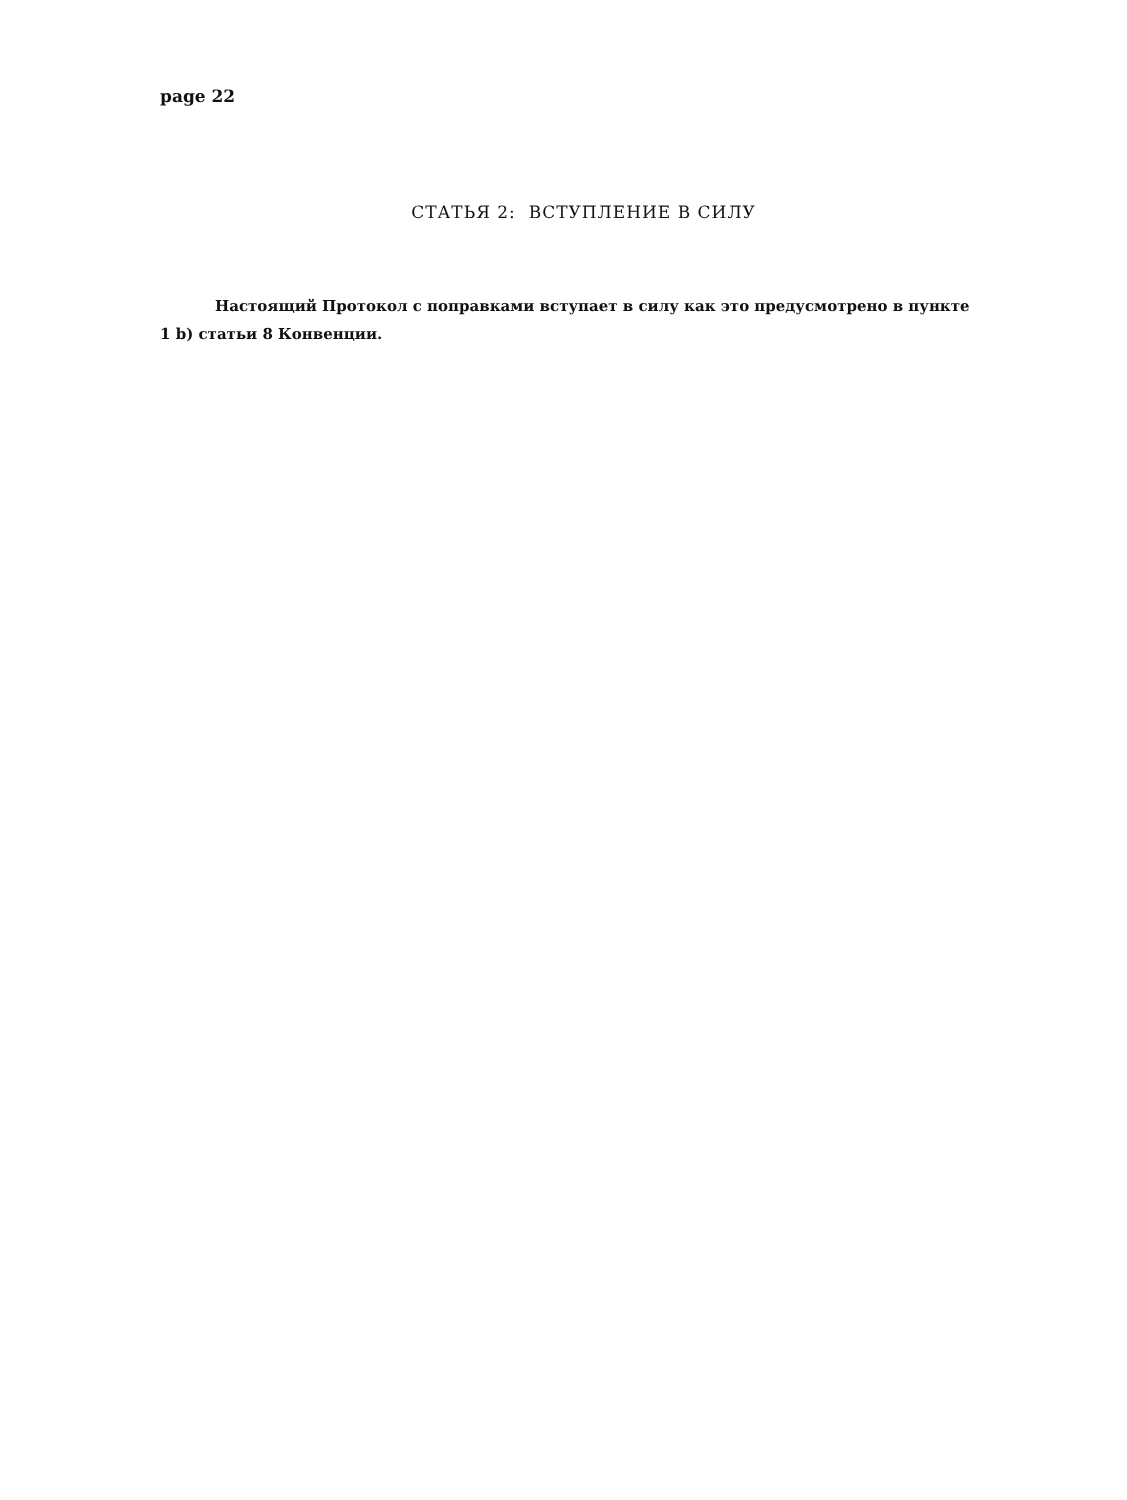page 22
СТАТЬЯ 2: ВСТУПЛЕНИЕ В СИЛУ
Настоящий Протокол с поправками вступает в силу как это предусмотрено в пункте 1 b) статьи 8 Конвенции.